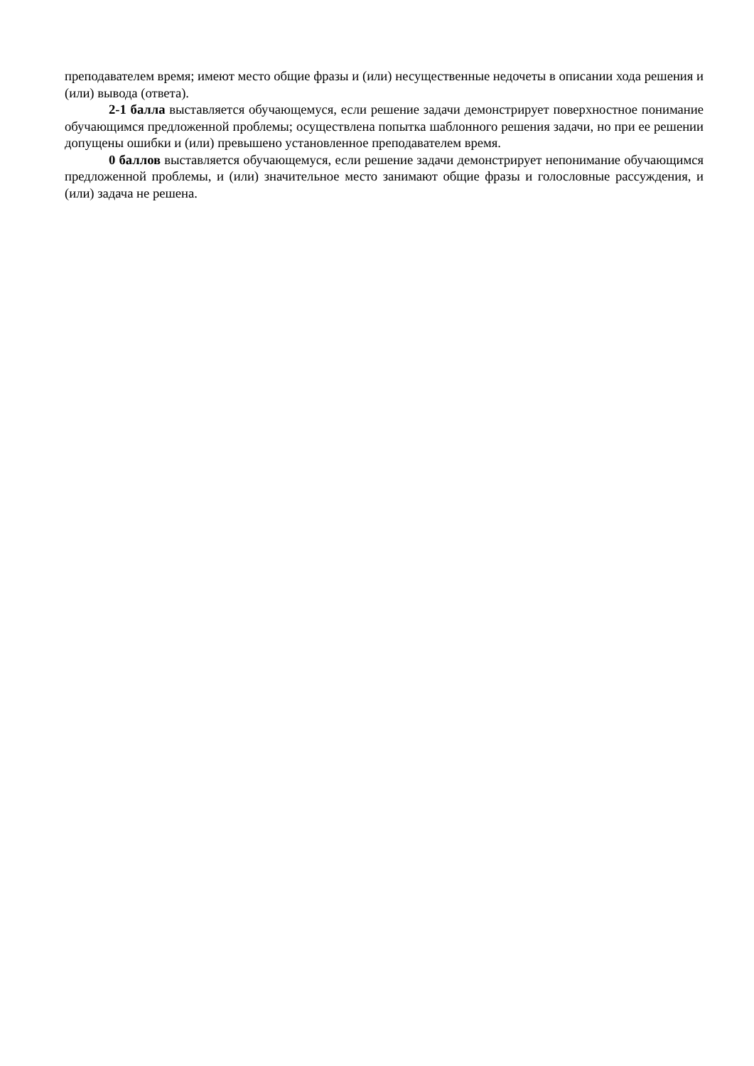преподавателем время; имеют место общие фразы и (или) несущественные недочеты в описании хода решения и (или) вывода (ответа).
2-1 балла выставляется обучающемуся, если решение задачи демонстрирует поверхностное понимание обучающимся предложенной проблемы; осуществлена попытка шаблонного решения задачи, но при ее решении допущены ошибки и (или) превышено установленное преподавателем время.
0 баллов выставляется обучающемуся, если решение задачи демонстрирует непонимание обучающимся предложенной проблемы, и (или) значительное место занимают общие фразы и голословные рассуждения, и (или) задача не решена.